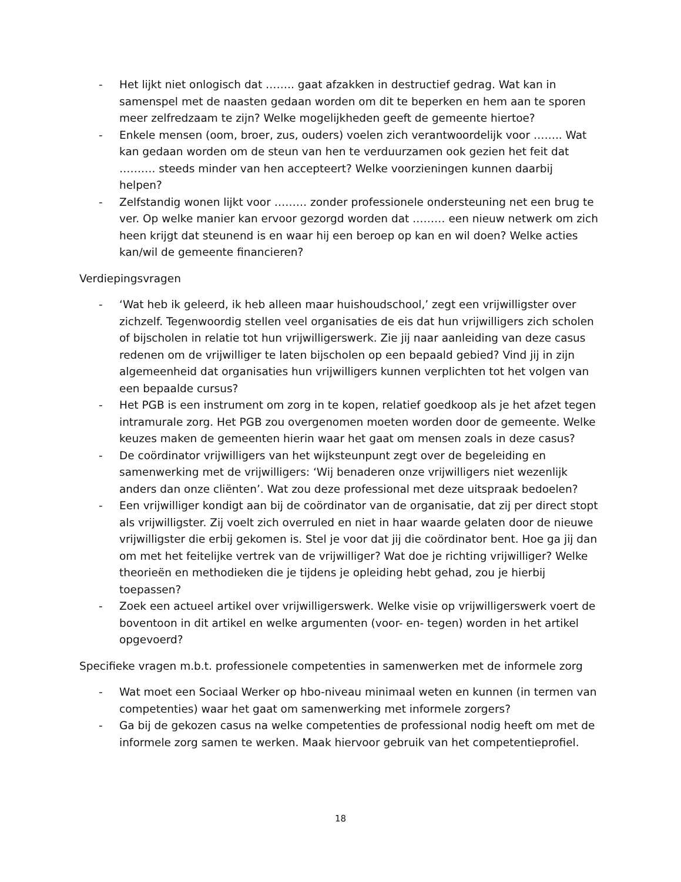- Het lijkt niet onlogisch dat …….. gaat afzakken in destructief gedrag. Wat kan in samenspel met de naasten gedaan worden om dit te beperken en hem aan te sporen meer zelfredzaam te zijn? Welke mogelijkheden geeft de gemeente hiertoe?
- Enkele mensen (oom, broer, zus, ouders) voelen zich verantwoordelijk voor …….. Wat kan gedaan worden om de steun van hen te verduurzamen ook gezien het feit dat ………. steeds minder van hen accepteert? Welke voorzieningen kunnen daarbij helpen?
- Zelfstandig wonen lijkt voor ……… zonder professionele ondersteuning net een brug te ver. Op welke manier kan ervoor gezorgd worden dat ……… een nieuw netwerk om zich heen krijgt dat steunend is en waar hij een beroep op kan en wil doen? Welke acties kan/wil de gemeente financieren?
Verdiepingsvragen
- ‘Wat heb ik geleerd, ik heb alleen maar huishoudschool,’ zegt een vrijwilligster over zichzelf. Tegenwoordig stellen veel organisaties de eis dat hun vrijwilligers zich scholen of bijscholen in relatie tot hun vrijwilligerswerk. Zie jij naar aanleiding van deze casus redenen om de vrijwilliger te laten bijscholen op een bepaald gebied? Vind jij in zijn algemeenheid dat organisaties hun vrijwilligers kunnen verplichten tot het volgen van een bepaalde cursus?
- Het PGB is een instrument om zorg in te kopen, relatief goedkoop als je het afzet tegen intramurale zorg. Het PGB zou overgenomen moeten worden door de gemeente. Welke keuzes maken de gemeenten hierin waar het gaat om mensen zoals in deze casus?
- De coördinator vrijwilligers van het wijksteunpunt zegt over de begeleiding en samenwerking met de vrijwilligers: ‘Wij benaderen onze vrijwilligers niet wezenlijk anders dan onze cliënten’. Wat zou deze professional met deze uitspraak bedoelen?
- Een vrijwilliger kondigt aan bij de coördinator van de organisatie, dat zij per direct stopt als vrijwilligster. Zij voelt zich overruled en niet in haar waarde gelaten door de nieuwe vrijwilligster die erbij gekomen is. Stel je voor dat jij die coördinator bent. Hoe ga jij dan om met het feitelijke vertrek van de vrijwilliger? Wat doe je richting vrijwilliger? Welke theorieën en methodieken die je tijdens je opleiding hebt gehad, zou je hierbij toepassen?
- Zoek een actueel artikel over vrijwilligerswerk. Welke visie op vrijwilligerswerk voert de boventoon in dit artikel en welke argumenten (voor- en- tegen) worden in het artikel opgevoerd?
Specifieke vragen m.b.t. professionele competenties in samenwerken met de informele zorg
- Wat moet een Sociaal Werker op hbo-niveau minimaal weten en kunnen (in termen van competenties) waar het gaat om samenwerking met informele zorgers?
- Ga bij de gekozen casus na welke competenties de professional nodig heeft om met de informele zorg samen te werken. Maak hiervoor gebruik van het competentieprofiel.
18